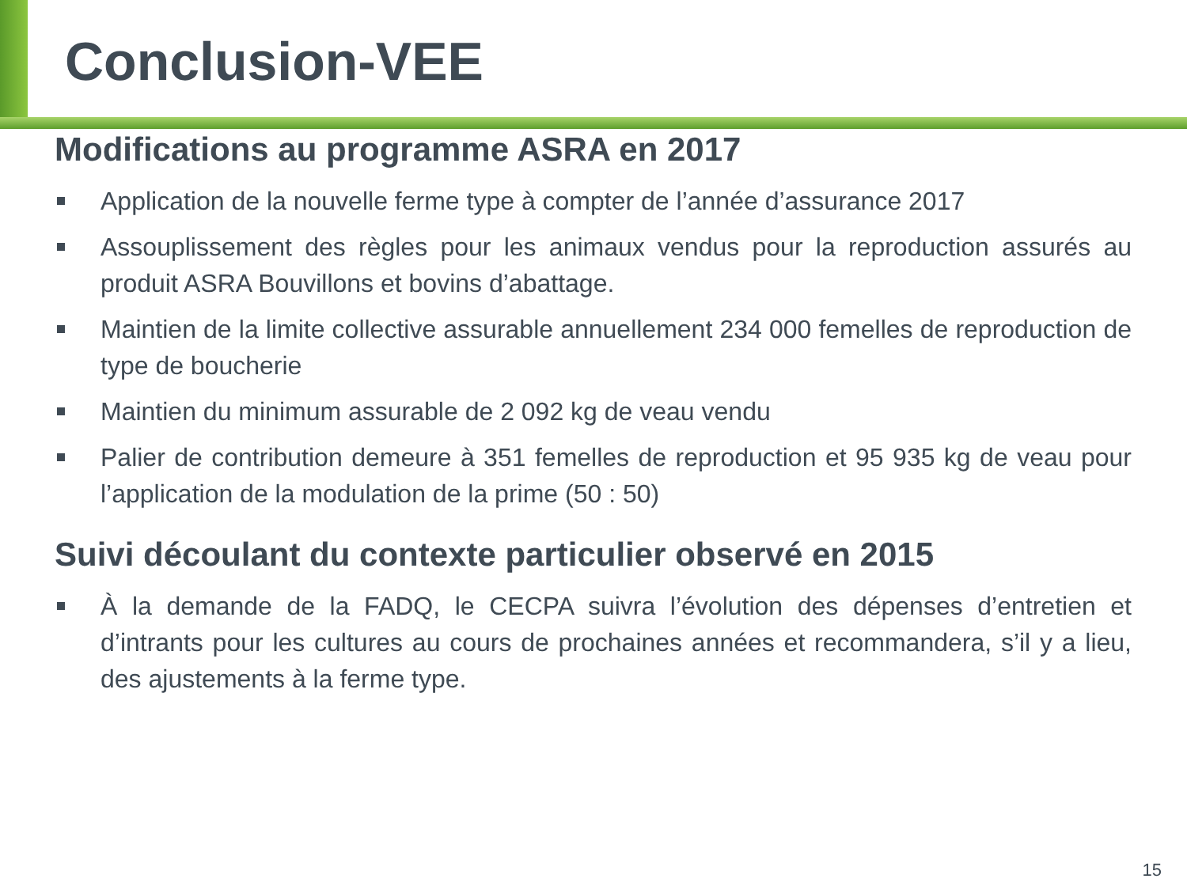Conclusion-VEE
Modifications au programme ASRA en 2017
Application de la nouvelle ferme type à compter de l’année d’assurance 2017
Assouplissement des règles pour les animaux vendus pour la reproduction assurés au produit ASRA Bouvillons et bovins d’abattage.
Maintien de la limite collective assurable annuellement 234 000 femelles de reproduction de type de boucherie
Maintien du minimum assurable de 2 092 kg de veau vendu
Palier de contribution demeure à 351 femelles de reproduction et 95 935 kg de veau pour l’application de la modulation de la prime (50 : 50)
Suivi découlant du contexte particulier observé en 2015
À la demande de la FADQ, le CECPA suivra l’évolution des dépenses d’entretien et d’intrants pour les cultures au cours de prochaines années et recommandera, s’il y a lieu, des ajustements à la ferme type.
15